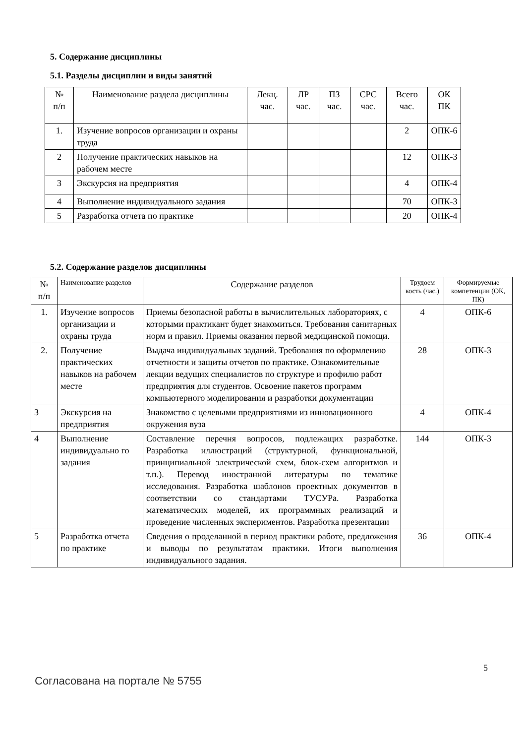5. Содержание дисциплины
5.1. Разделы дисциплин и виды занятий
| № п/п | Наименование раздела дисциплины | Лекц. час. | ЛР час. | ПЗ час. | СРС час. | Всего час. | ОК ПК |
| --- | --- | --- | --- | --- | --- | --- | --- |
| 1. | Изучение вопросов организации и охраны труда | | | | | 2 | ОПК-6 |
| 2 | Получение практических навыков на рабочем месте | | | | | 12 | ОПК-3 |
| 3 | Экскурсия на предприятия | | | | | 4 | ОПК-4 |
| 4 | Выполнение индивидуального задания | | | | | 70 | ОПК-3 |
| 5 | Разработка отчета по практике | | | | | 20 | ОПК-4 |
5.2. Содержание разделов дисциплины
| № п/п | Наименование разделов | Содержание разделов | Трудоем кость (час.) | Формируемые компетенции (ОК, ПК) |
| --- | --- | --- | --- | --- |
| 1. | Изучение вопросов организации и охраны труда | Приемы безопасной работы в вычислительных лабораториях, с которыми практикант будет знакомиться. Требования санитарных норм и правил. Приемы оказания первой медицинской помощи. | 4 | ОПК-6 |
| 2. | Получение практических навыков на рабочем месте | Выдача индивидуальных заданий. Требования по оформлению отчетности и защиты отчетов по практике. Ознакомительные лекции ведущих специалистов по структуре и профилю работ предприятия для студентов. Освоение пакетов программ компьютерного моделирования и разработки документации | 28 | ОПК-3 |
| 3 | Экскурсия на предприятия | Знакомство с целевыми предприятиями из инновационного окружения вуза | 4 | ОПК-4 |
| 4 | Выполнение индивидуально го задания | Составление перечня вопросов, подлежащих разработке. Разработка иллюстраций (структурной, функциональной, принципиальной электрической схем, блок-схем алгоритмов и т.п.). Перевод иностранной литературы по тематике исследования. Разработка шаблонов проектных документов в соответствии со стандартами ТУСУРа. Разработка математических моделей, их программных реализаций и проведение численных экспериментов. Разработка презентации | 144 | ОПК-3 |
| 5 | Разработка отчета по практике | Сведения о проделанной в период практики работе, предложения и выводы по результатам практики. Итоги выполнения индивидуального задания. | 36 | ОПК-4 |
5
Согласована на портале № 5755